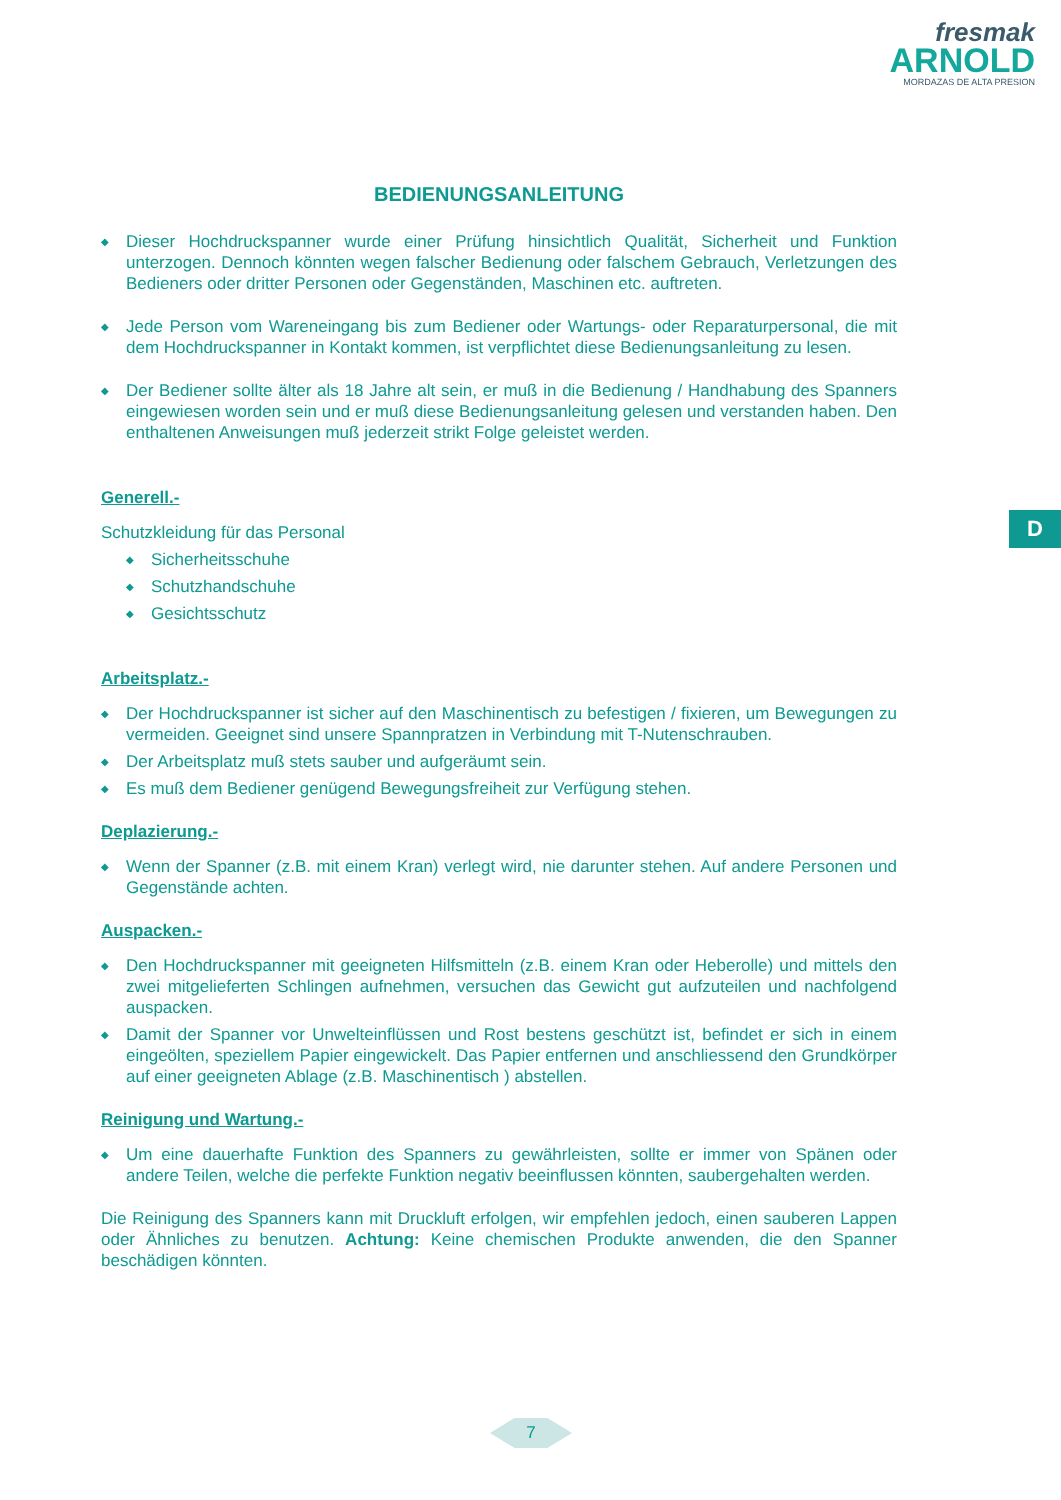fresmak
ARNOLD
MORDAZAS DE ALTA PRESION
D
BEDIENUNGSANLEITUNG
◆ Dieser Hochdruckspanner wurde einer Prüfung hinsichtlich Qualität, Sicherheit und Funktion unterzogen. Dennoch könnten wegen falscher Bedienung oder falschem Gebrauch, Verletzungen des Bedieners oder dritter Personen oder Gegenständen, Maschinen etc. auftreten.
◆ Jede Person vom Wareneingang bis zum Bediener oder Wartungs- oder Reparaturpersonal, die mit dem Hochdruckspanner in Kontakt kommen, ist verpflichtet diese Bedienungsanleitung zu lesen.
◆ Der Bediener sollte älter als 18 Jahre alt sein, er muß in die Bedienung / Handhabung des Spanners eingewiesen worden sein und er muß diese Bedienungsanleitung gelesen und verstanden haben. Den enthaltenen Anweisungen muß jederzeit strikt Folge geleistet werden.
Generell.-
Schutzkleidung für das Personal
◆ Sicherheitsschuhe
◆ Schutzhandschuhe
◆ Gesichtsschutz
Arbeitsplatz.-
◆ Der Hochdruckspanner ist sicher auf den Maschinentisch zu befestigen / fixieren, um Bewegungen zu vermeiden. Geeignet sind unsere Spannpratzen in Verbindung mit T-Nutenschrauben.
◆ Der Arbeitsplatz muß stets sauber und aufgeräumt sein.
◆ Es muß dem Bediener genügend Bewegungsfreiheit zur Verfügung stehen.
Deplazierung.-
◆ Wenn der Spanner (z.B. mit einem Kran) verlegt wird, nie darunter stehen. Auf andere Personen und Gegenstände achten.
Auspacken.-
◆ Den Hochdruckspanner mit geeigneten Hilfsmitteln (z.B. einem Kran oder Heberolle) und mittels den zwei mitgelieferten Schlingen aufnehmen, versuchen das Gewicht gut aufzuteilen und nachfolgend auspacken.
◆ Damit der Spanner vor Unwelteinflüssen und Rost bestens geschützt ist, befindet er sich in einem eingeölten, speziellem Papier eingewickelt. Das Papier entfernen und anschliessend den Grundkörper auf einer geeigneten Ablage (z.B. Maschinentisch ) abstellen.
Reinigung und Wartung.-
◆ Um eine dauerhafte Funktion des Spanners zu gewährleisten, sollte er immer von Spänen oder andere Teilen, welche die perfekte Funktion negativ beeinflussen könnten, saubergehalten werden.
Die Reinigung des Spanners kann mit Druckluft erfolgen, wir empfehlen jedoch, einen sauberen Lappen oder Ähnliches zu benutzen. Achtung: Keine chemischen Produkte anwenden, die den Spanner beschädigen könnten.
7